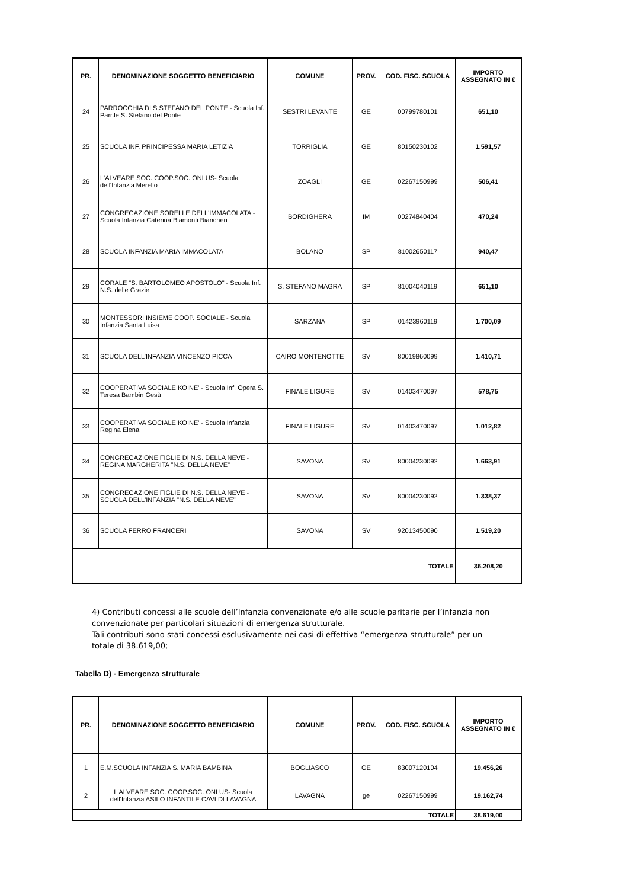| PR. | DENOMINAZIONE SOGGETTO BENEFICIARIO | COMUNE | PROV. | COD. FISC. SCUOLA | IMPORTO ASSEGNATO IN € |
| --- | --- | --- | --- | --- | --- |
| 24 | PARROCCHIA DI S.STEFANO DEL PONTE - Scuola Inf. Parr.le S. Stefano del Ponte | SESTRI LEVANTE | GE | 00799780101 | 651,10 |
| 25 | SCUOLA INF. PRINCIPESSA MARIA LETIZIA | TORRIGLIA | GE | 80150230102 | 1.591,57 |
| 26 | L'ALVEARE SOC. COOP.SOC. ONLUS- Scuola dell'Infanzia Merello | ZOAGLI | GE | 02267150999 | 506,41 |
| 27 | CONGREGAZIONE SORELLE DELL'IMMACOLATA - Scuola Infanzia Caterina Biamonti Biancheri | BORDIGHERA | IM | 00274840404 | 470,24 |
| 28 | SCUOLA INFANZIA MARIA IMMACOLATA | BOLANO | SP | 81002650117 | 940,47 |
| 29 | CORALE "S. BARTOLOMEO APOSTOLO" - Scuola Inf. N.S. delle Grazie | S. STEFANO MAGRA | SP | 81004040119 | 651,10 |
| 30 | MONTESSORI INSIEME COOP. SOCIALE - Scuola Infanzia Santa Luisa | SARZANA | SP | 01423960119 | 1.700,09 |
| 31 | SCUOLA DELL’INFANZIA VINCENZO PICCA | CAIRO MONTENOTTE | SV | 80019860099 | 1.410,71 |
| 32 | COOPERATIVA SOCIALE KOINE' - Scuola Inf. Opera S. Teresa Bambin Gesù | FINALE LIGURE | SV | 01403470097 | 578,75 |
| 33 | COOPERATIVA SOCIALE KOINE' - Scuola Infanzia Regina Elena | FINALE LIGURE | SV | 01403470097 | 1.012,82 |
| 34 | CONGREGAZIONE FIGLIE DI N.S. DELLA NEVE - REGINA MARGHERITA "N.S. DELLA NEVE" | SAVONA | SV | 80004230092 | 1.663,91 |
| 35 | CONGREGAZIONE FIGLIE DI N.S. DELLA NEVE - SCUOLA DELL'INFANZIA "N.S. DELLA NEVE" | SAVONA | SV | 80004230092 | 1.338,37 |
| 36 | SCUOLA FERRO FRANCERI | SAVONA | SV | 92013450090 | 1.519,20 |
| TOTALE | | | | | 36.208,20 |
4) Contributi concessi alle scuole dell’Infanzia convenzionate e/o alle scuole paritarie per l’infanzia non convenzionate per particolari situazioni di emergenza strutturale.
Tali contributi sono stati concessi esclusivamente nei casi di effettiva “emergenza strutturale” per un totale di 38.619,00;
Tabella D) - Emergenza strutturale
| PR. | DENOMINAZIONE SOGGETTO BENEFICIARIO | COMUNE | PROV. | COD. FISC. SCUOLA | IMPORTO ASSEGNATO IN € |
| --- | --- | --- | --- | --- | --- |
| 1 | E.M.SCUOLA INFANZIA S. MARIA BAMBINA | BOGLIASCO | GE | 83007120104 | 19.456,26 |
| 2 | L'ALVEARE SOC. COOP.SOC. ONLUS- Scuola dell'Infanzia ASILO INFANTILE CAVI DI LAVAGNA | LAVAGNA | ge | 02267150999 | 19.162,74 |
| TOTALE | | | | | 38.619,00 |